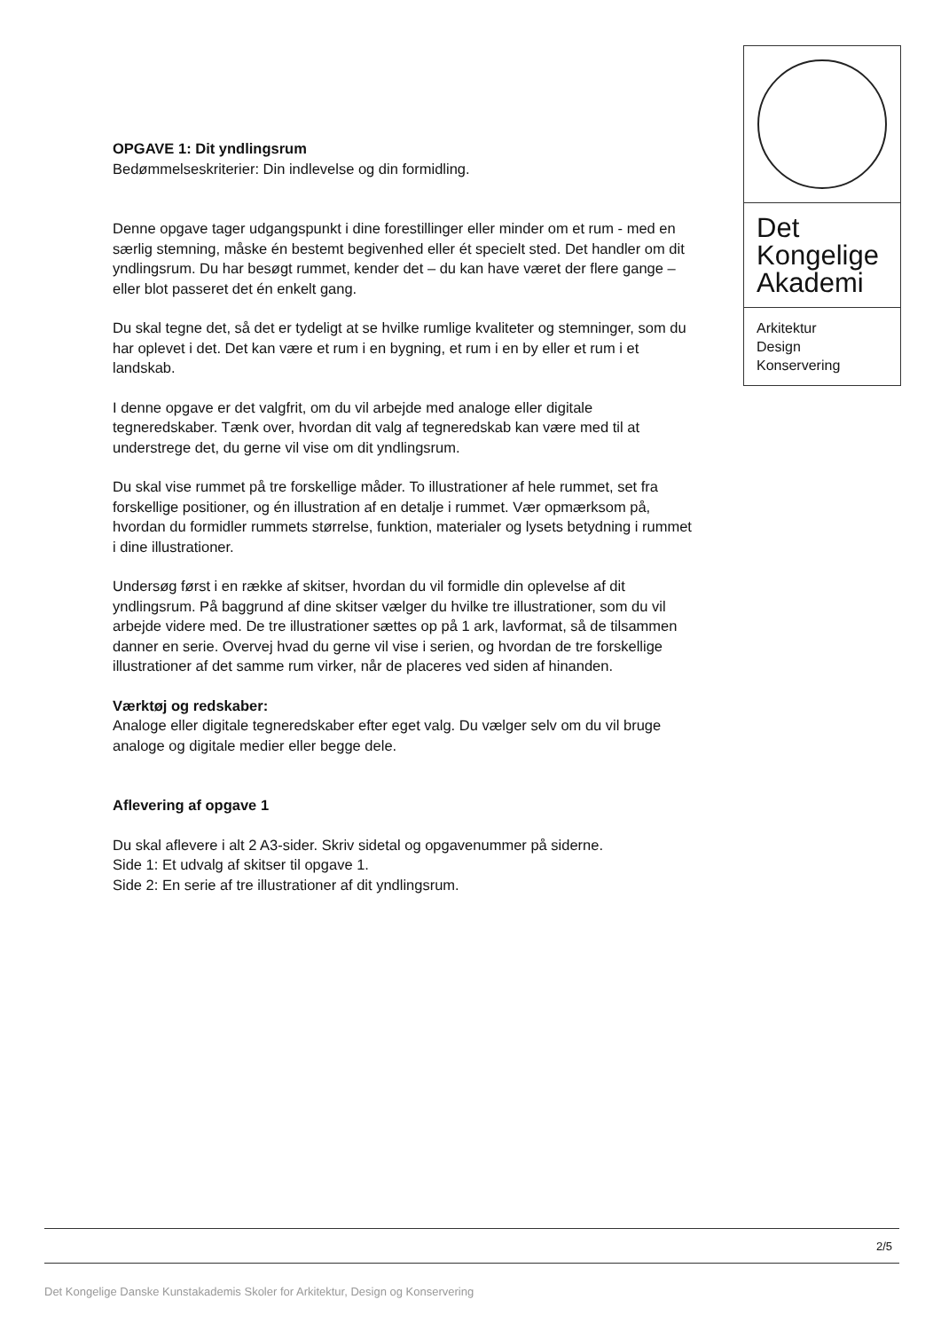Det
Kongelige
Akademi
Arkitektur
Design
Konservering
OPGAVE 1: Dit yndlingsrum
Bedømmelseskriterier: Din indlevelse og din formidling.
Denne opgave tager udgangspunkt i dine forestillinger eller minder om et rum - med en særlig stemning, måske én bestemt begivenhed eller ét specielt sted. Det handler om dit yndlingsrum. Du har besøgt rummet, kender det – du kan have været der flere gange – eller blot passeret det én enkelt gang.
Du skal tegne det, så det er tydeligt at se hvilke rumlige kvaliteter og stemninger, som du har oplevet i det. Det kan være et rum i en bygning, et rum i en by eller et rum i et landskab.
I denne opgave er det valgfrit, om du vil arbejde med analoge eller digitale tegneredskaber. Tænk over, hvordan dit valg af tegneredskab kan være med til at understrege det, du gerne vil vise om dit yndlingsrum.
Du skal vise rummet på tre forskellige måder. To illustrationer af hele rummet, set fra forskellige positioner, og én illustration af en detalje i rummet. Vær opmærksom på, hvordan du formidler rummets størrelse, funktion, materialer og lysets betydning i rummet i dine illustrationer.
Undersøg først i en række af skitser, hvordan du vil formidle din oplevelse af dit yndlingsrum. På baggrund af dine skitser vælger du hvilke tre illustrationer, som du vil arbejde videre med. De tre illustrationer sættes op på 1 ark, lavformat, så de tilsammen danner en serie. Overvej hvad du gerne vil vise i serien, og hvordan de tre forskellige illustrationer af det samme rum virker, når de placeres ved siden af hinanden.
Værktøj og redskaber:
Analoge eller digitale tegneredskaber efter eget valg. Du vælger selv om du vil bruge analoge og digitale medier eller begge dele.
Aflevering af opgave 1
Du skal aflevere i alt 2 A3-sider. Skriv sidetal og opgavenummer på siderne.
Side 1: Et udvalg af skitser til opgave 1.
Side 2: En serie af tre illustrationer af dit yndlingsrum.
2/5
Det Kongelige Danske Kunstakademis Skoler for Arkitektur, Design og Konservering